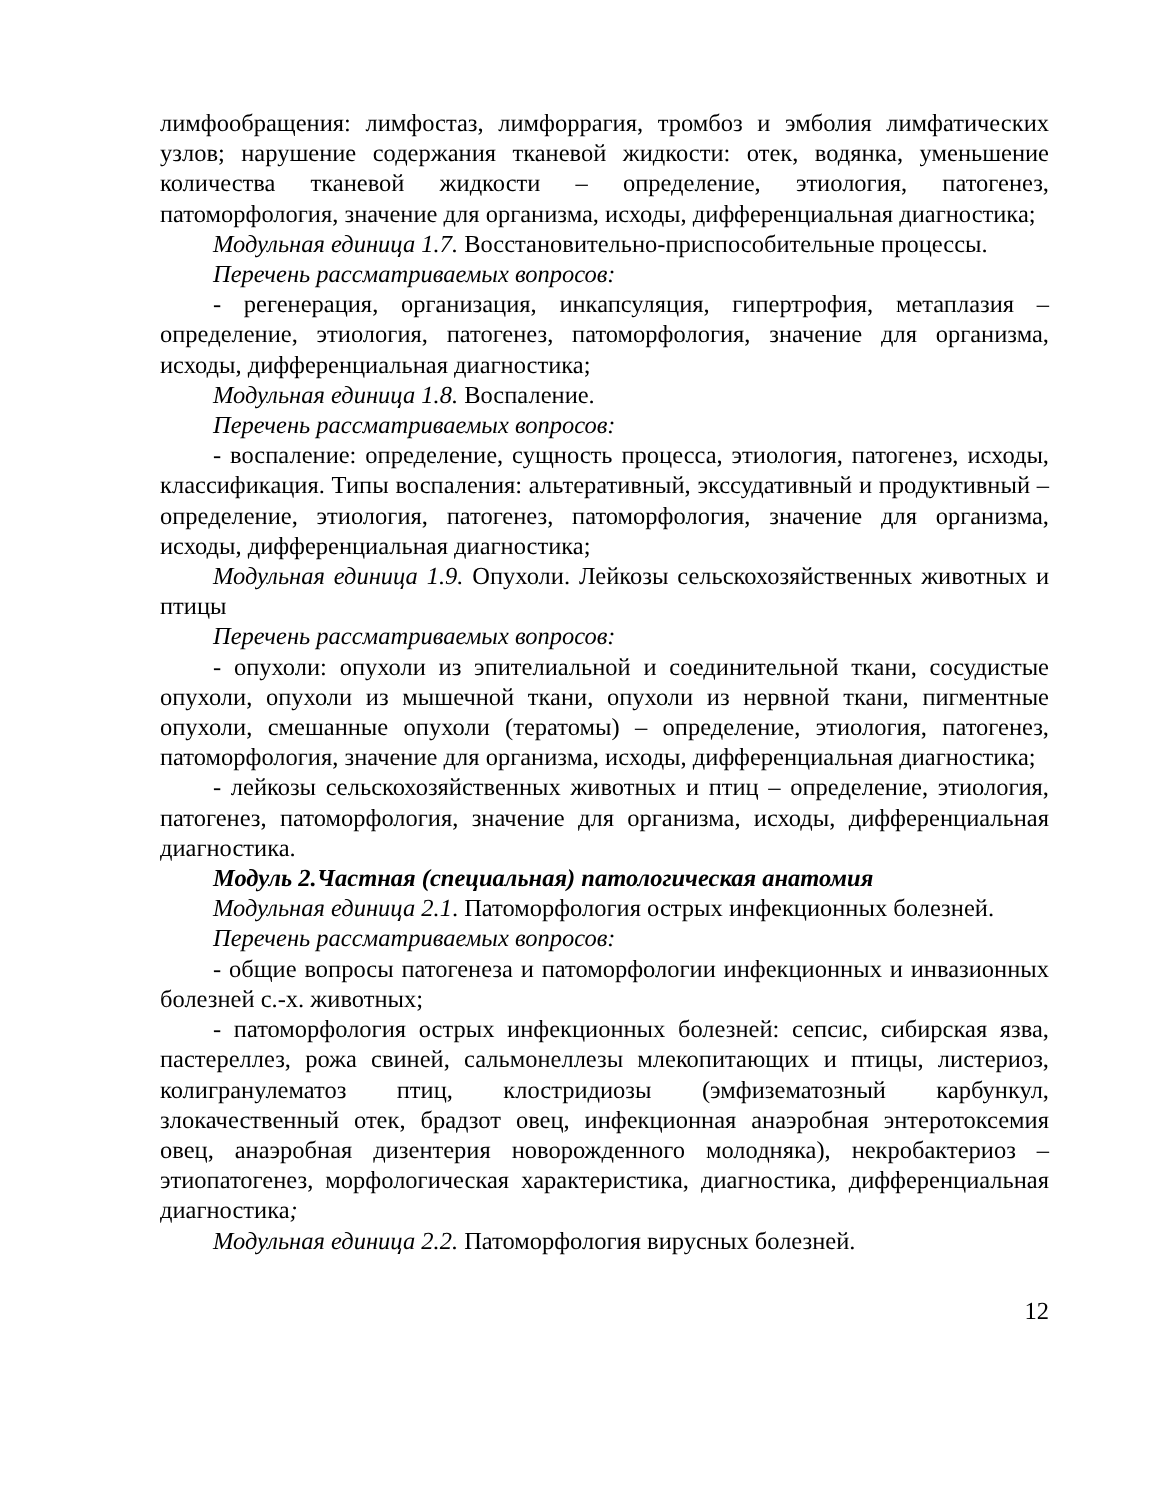лимфообращения: лимфостаз, лимфоррагия, тромбоз и эмболия лимфатических узлов; нарушение содержания тканевой жидкости: отек, водянка, уменьшение количества тканевой жидкости – определение, этиология, патогенез, патоморфология, значение для организма, исходы, дифференциальная диагностика;
Модульная единица 1.7. Восстановительно-приспособительные процессы.
Перечень рассматриваемых вопросов:
- регенерация, организация, инкапсуляция, гипертрофия, метаплазия – определение, этиология, патогенез, патоморфология, значение для организма, исходы, дифференциальная диагностика;
Модульная единица 1.8. Воспаление.
Перечень рассматриваемых вопросов:
- воспаление: определение, сущность процесса, этиология, патогенез, исходы, классификация. Типы воспаления: альтеративный, экссудативный и продуктивный – определение, этиология, патогенез, патоморфология, значение для организма, исходы, дифференциальная диагностика;
Модульная единица 1.9. Опухоли. Лейкозы сельскохозяйственных животных и птицы
Перечень рассматриваемых вопросов:
- опухоли: опухоли из эпителиальной и соединительной ткани, сосудистые опухоли, опухоли из мышечной ткани, опухоли из нервной ткани, пигментные опухоли, смешанные опухоли (тератомы) – определение, этиология, патогенез, патоморфология, значение для организма, исходы, дифференциальная диагностика;
- лейкозы сельскохозяйственных животных и птиц – определение, этиология, патогенез, патоморфология, значение для организма, исходы, дифференциальная диагностика.
Модуль 2.Частная (специальная) патологическая анатомия
Модульная единица 2.1. Патоморфология острых инфекционных болезней.
Перечень рассматриваемых вопросов:
- общие вопросы патогенеза и патоморфологии инфекционных и инвазионных болезней с.-х. животных;
- патоморфология острых инфекционных болезней: сепсис, сибирская язва, пастереллез, рожа свиней, сальмонеллезы млекопитающих и птицы, листериоз, колигранулематоз птиц, клостридиозы (эмфизематозный карбункул, злокачественный отек, брадзот овец, инфекционная анаэробная энтеротоксемия овец, анаэробная дизентерия новорожденного молодняка), некробактериоз – этиопатогенез, морфологическая характеристика, диагностика, дифференциальная диагностика;
Модульная единица 2.2. Патоморфология вирусных болезней.
12